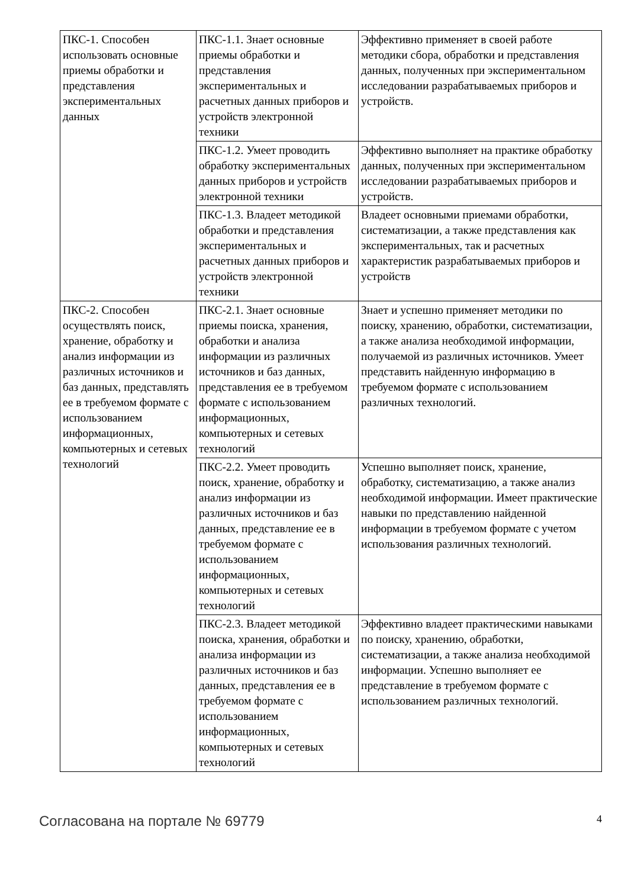| ПКС-1. Способен использовать основные приемы обработки и представления экспериментальных данных | ПКС-1.1. Знает основные приемы обработки и представления экспериментальных и расчетных данных приборов и устройств электронной техники | Эффективно применяет в своей работе методики сбора, обработки и представления данных, полученных при экспериментальном исследовании разрабатываемых приборов и устройств. |
| | ПКС-1.2. Умеет проводить обработку экспериментальных данных приборов и устройств электронной техники | Эффективно выполняет на практике обработку данных, полученных при экспериментальном исследовании разрабатываемых приборов и устройств. |
| | ПКС-1.3. Владеет методикой обработки и представления экспериментальных и расчетных данных приборов и устройств электронной техники | Владеет основными приемами обработки, систематизации, а также представления как экспериментальных, так и расчетных характеристик разрабатываемых приборов и устройств |
| ПКС-2. Способен осуществлять поиск, хранение, обработку и анализ информации из различных источников и баз данных, представлять ее в требуемом формате с использованием информационных, компьютерных и сетевых технологий | ПКС-2.1. Знает основные приемы поиска, хранения, обработки и анализа информации из различных источников и баз данных, представления ее в требуемом формате с использованием информационных, компьютерных и сетевых технологий | Знает и успешно применяет методики по поиску, хранению, обработки, систематизации, а также анализа необходимой информации, получаемой из различных источников. Умеет представить найденную информацию в требуемом формате с использованием различных технологий. |
| | ПКС-2.2. Умеет проводить поиск, хранение, обработку и анализ информации из различных источников и баз данных, представление ее в требуемом формате с использованием информационных, компьютерных и сетевых технологий | Успешно выполняет поиск, хранение, обработку, систематизацию, а также анализ необходимой информации. Имеет практические навыки по представлению найденной информации в требуемом формате с учетом использования различных технологий. |
| | ПКС-2.3. Владеет методикой поиска, хранения, обработки и анализа информации из различных источников и баз данных, представления ее в требуемом формате с использованием информационных, компьютерных и сетевых технологий | Эффективно владеет практическими навыками по поиску, хранению, обработки, систематизации, а также анализа необходимой информации. Успешно выполняет ее представление в требуемом формате с использованием различных технологий. |
Согласована на портале № 69779 4